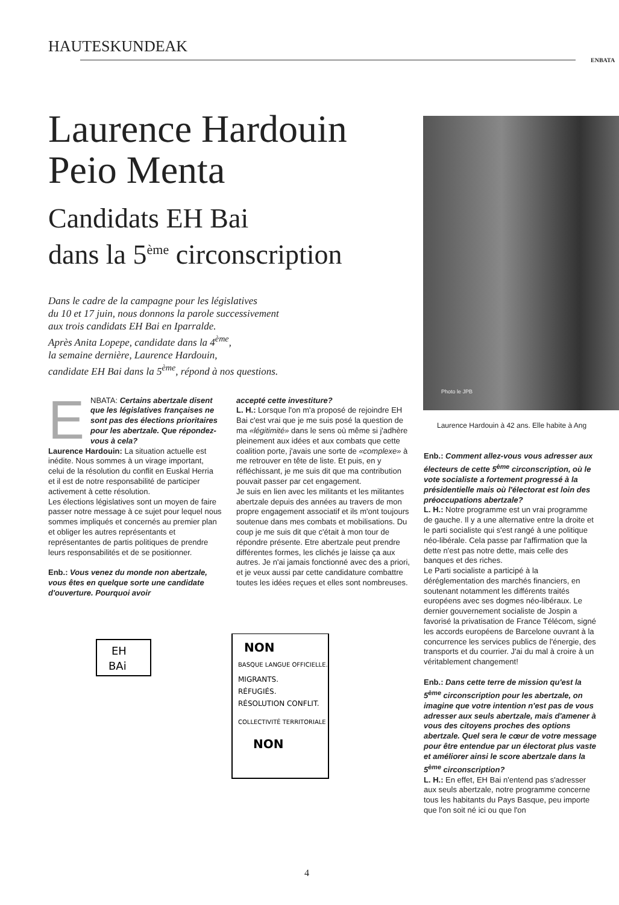HAUTESKUNDEAK
ENBATA
Photo le JPB
Laurence Hardouin
Peio Menta
Candidats EH Bai
dans la 5<sup>ème</sup> circonscription
Dans le cadre de la campagne pour les législatives
du 10 et 17 juin, nous donnons la parole successivement
aux trois candidats EH Bai en Iparralde.
Après Anita Lopepe, candidate dans la 4<sup>ème</sup>,
la semaine dernière, Laurence Hardouin,
candidate EH Bai dans la 5<sup>ème</sup>, répond à nos questions.
ENBATA: Certains abertzale disent que les législatives françaises ne sont pas des élections prioritaires pour les abertzale. Que répondez-vous à cela?
Laurence Hardouin: La situation actuelle est inédite. Nous sommes à un virage important, celui de la résolution du conflit en Euskal Herria et il est de notre responsabilité de participer activement à cette résolution.
Les élections législatives sont un moyen de faire passer notre message à ce sujet pour lequel nous sommes impliqués et concernés au premier plan et obliger les autres représentants et représentantes de partis politiques de prendre leurs responsabilités et de se positionner.
Enb.: Vous venez du monde non abertzale, vous êtes en quelque sorte une candidate d'ouverture. Pourquoi avoir
accepté cette investiture?
L. H.: Lorsque l'on m'a proposé de rejoindre EH Bai c'est vrai que je me suis posé la question de ma «légitimité» dans le sens où même si j'adhère pleinement aux idées et aux combats que cette coalition porte, j'avais une sorte de «complexe» à me retrouver en tête de liste. Et puis, en y réfléchissant, je me suis dit que ma contribution pouvait passer par cet engagement.
Je suis en lien avec les militants et les militantes abertzale depuis des années au travers de mon propre engagement associatif et ils m'ont toujours soutenue dans mes combats et mobilisations. Du coup je me suis dit que c'était à mon tour de répondre présente. Etre abertzale peut prendre différentes formes, les clichés je laisse ça aux autres. Je n'ai jamais fonctionné avec des a priori, et je veux aussi par cette candidature combattre toutes les idées reçues et elles sont nombreuses.
EH
BAi
NON
BASQUE LANGUE OFFICIELLE.
MIGRANTS.
RÉFUGIÉS.
RÉSOLUTION CONFLIT.
COLLECTIVITÉ TERRITORIALE
NON
Laurence Hardouin à 42 ans. Elle habite à Ang
Enb.: Comment allez-vous vous adresser aux électeurs de cette 5<sup>ème</sup> circonscription, où le vote socialiste a fortement progressé à la présidentielle mais où l'électorat est loin des préoccupations abertzale?
L. H.: Notre programme est un vrai programme de gauche. Il y a une alternative entre la droite et le parti socialiste qui s'est rangé à une politique néo-libérale. Cela passe par l'affirmation que la dette n'est pas notre dette, mais celle des banques et des riches.
Le Parti socialiste a participé à la déréglementation des marchés financiers, en soutenant notamment les différents traités européens avec ses dogmes néo-libéraux. Le dernier gouvernement socialiste de Jospin a favorisé la privatisation de France Télécom, signé les accords européens de Barcelone ouvrant à la concurrence les services publics de l'énergie, des transports et du courrier. J'ai du mal à croire à un véritablement changement!
Enb.: Dans cette terre de mission qu'est la 5<sup>ème</sup> circonscription pour les abertzale, on imagine que votre intention n'est pas de vous adresser aux seuls abertzale, mais d'amener à vous des citoyens proches des options abertzale. Quel sera le cœur de votre message pour être entendue par un électorat plus vaste et améliorer ainsi le score abertzale dans la 5<sup>ème</sup> circonscription?
L. H.: En effet, EH Bai n'entend pas s'adresser aux seuls abertzale, notre programme concerne tous les habitants du Pays Basque, peu importe que l'on soit né ici ou que l'on
4